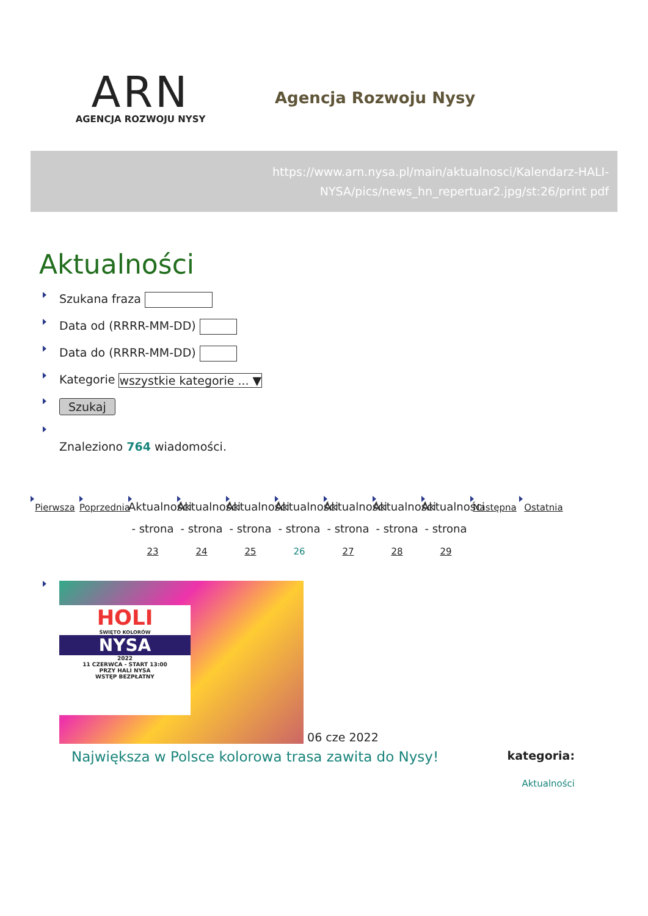ARN
AGENCJA ROZWOJU NYSY
Agencja Rozwoju Nysy
https://www.arn.nysa.pl/main/aktualnosci/Kalendarz-HALI-NYSA/pics/news_hn_repertuar2.jpg/st:26/print pdf
Aktualności
Szukana fraza
Data od (RRRR-MM-DD)
Data do (RRRR-MM-DD)
Kategorie wszystkie kategorie ... ▼
Szukaj
Znaleziono 764 wiadomości.
Pierwsza
Poprzednia
Aktualności - strona 23
Aktualności - strona 24
Aktualności - strona 25
Aktualności - strona 26
Aktualności - strona 27
Aktualności - strona 28
Aktualności - strona 29
Następna
Ostatnia
HOLI
ŚWIĘTO KOLORÓW
NYSA
2022
11 CZERWCA - START 13:00
PRZY HALI NYSA
WSTĘP BEZPŁATNY
06 cze 2022
Największa w Polsce kolorowa trasa zawita do Nysy! kategoria:
Aktualności